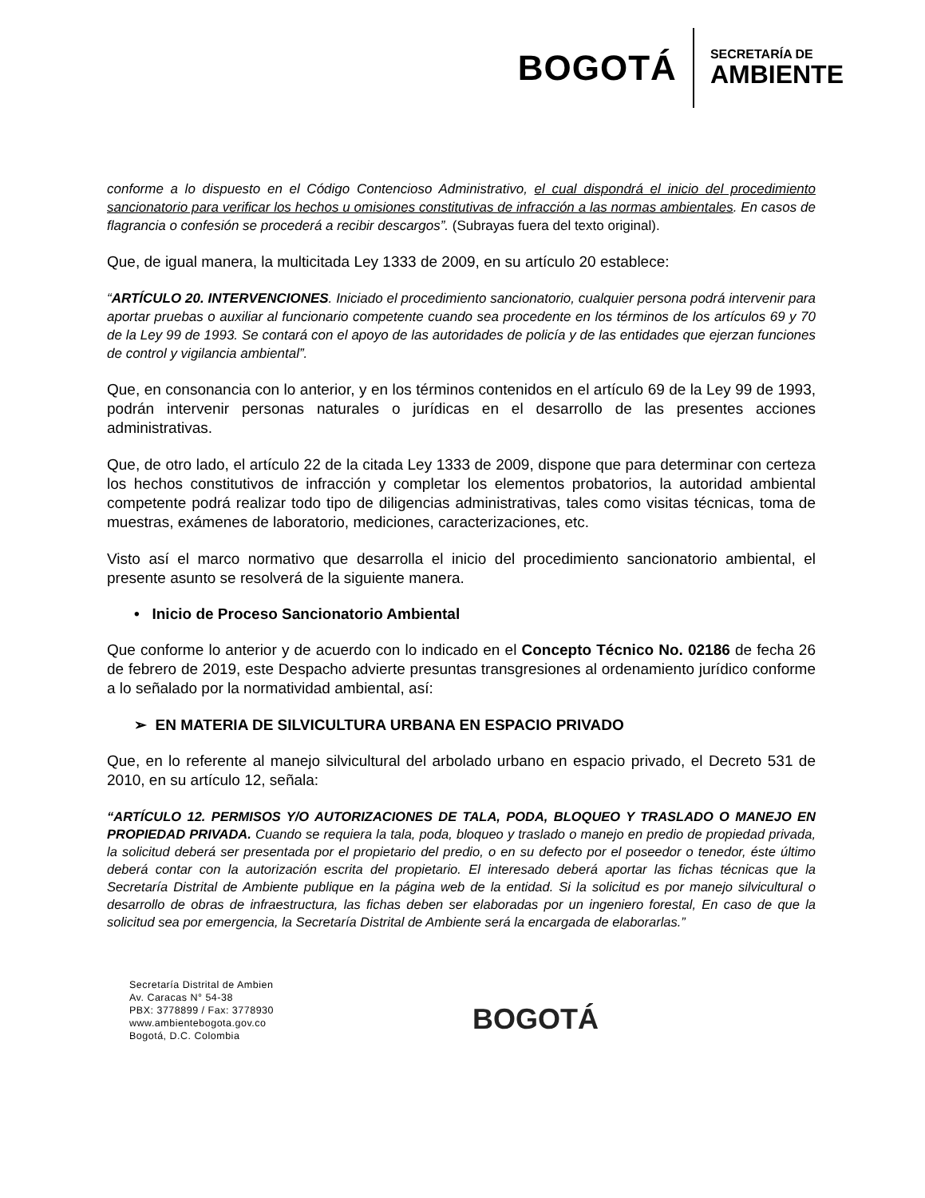BOGOTÁ
SECRETARÍA DE
AMBIENTE
conforme a lo dispuesto en el Código Contencioso Administrativo, el cual dispondrá el inicio del procedimiento sancionatorio para verificar los hechos u omisiones constitutivas de infracción a las normas ambientales. En casos de flagrancia o confesión se procederá a recibir descargos”. (Subrayas fuera del texto original).
Que, de igual manera, la multicitada Ley 1333 de 2009, en su artículo 20 establece:
“ARTÍCULO 20. INTERVENCIONES. Iniciado el procedimiento sancionatorio, cualquier persona podrá intervenir para aportar pruebas o auxiliar al funcionario competente cuando sea procedente en los términos de los artículos 69 y 70 de la Ley 99 de 1993. Se contará con el apoyo de las autoridades de policía y de las entidades que ejerzan funciones de control y vigilancia ambiental”.
Que, en consonancia con lo anterior, y en los términos contenidos en el artículo 69 de la Ley 99 de 1993, podrán intervenir personas naturales o jurídicas en el desarrollo de las presentes acciones administrativas.
Que, de otro lado, el artículo 22 de la citada Ley 1333 de 2009, dispone que para determinar con certeza los hechos constitutivos de infracción y completar los elementos probatorios, la autoridad ambiental competente podrá realizar todo tipo de diligencias administrativas, tales como visitas técnicas, toma de muestras, exámenes de laboratorio, mediciones, caracterizaciones, etc.
Visto así el marco normativo que desarrolla el inicio del procedimiento sancionatorio ambiental, el presente asunto se resolverá de la siguiente manera.
• Inicio de Proceso Sancionatorio Ambiental
Que conforme lo anterior y de acuerdo con lo indicado en el Concepto Técnico No. 02186 de fecha 26 de febrero de 2019, este Despacho advierte presuntas transgresiones al ordenamiento jurídico conforme a lo señalado por la normatividad ambiental, así:
➢ EN MATERIA DE SILVICULTURA URBANA EN ESPACIO PRIVADO
Que, en lo referente al manejo silvicultural del arbolado urbano en espacio privado, el Decreto 531 de 2010, en su artículo 12, señala:
“ARTÍCULO 12. PERMISOS Y/O AUTORIZACIONES DE TALA, PODA, BLOQUEO Y TRASLADO O MANEJO EN PROPIEDAD PRIVADA. Cuando se requiera la tala, poda, bloqueo y traslado o manejo en predio de propiedad privada, la solicitud deberá ser presentada por el propietario del predio, o en su defecto por el poseedor o tenedor, éste último deberá contar con la autorización escrita del propietario. El interesado deberá aportar las fichas técnicas que la Secretaría Distrital de Ambiente publique en la página web de la entidad. Si la solicitud es por manejo silvicultural o desarrollo de obras de infraestructura, las fichas deben ser elaboradas por un ingeniero forestal, En caso de que la solicitud sea por emergencia, la Secretaría Distrital de Ambiente será la encargada de elaborarlas.”
Secretaría Distrital de Ambien
Av. Caracas N° 54-38
PBX: 3778899 / Fax: 3778930
www.ambientebogota.gov.co
Bogotá, D.C. Colombia
BOGOTÁ